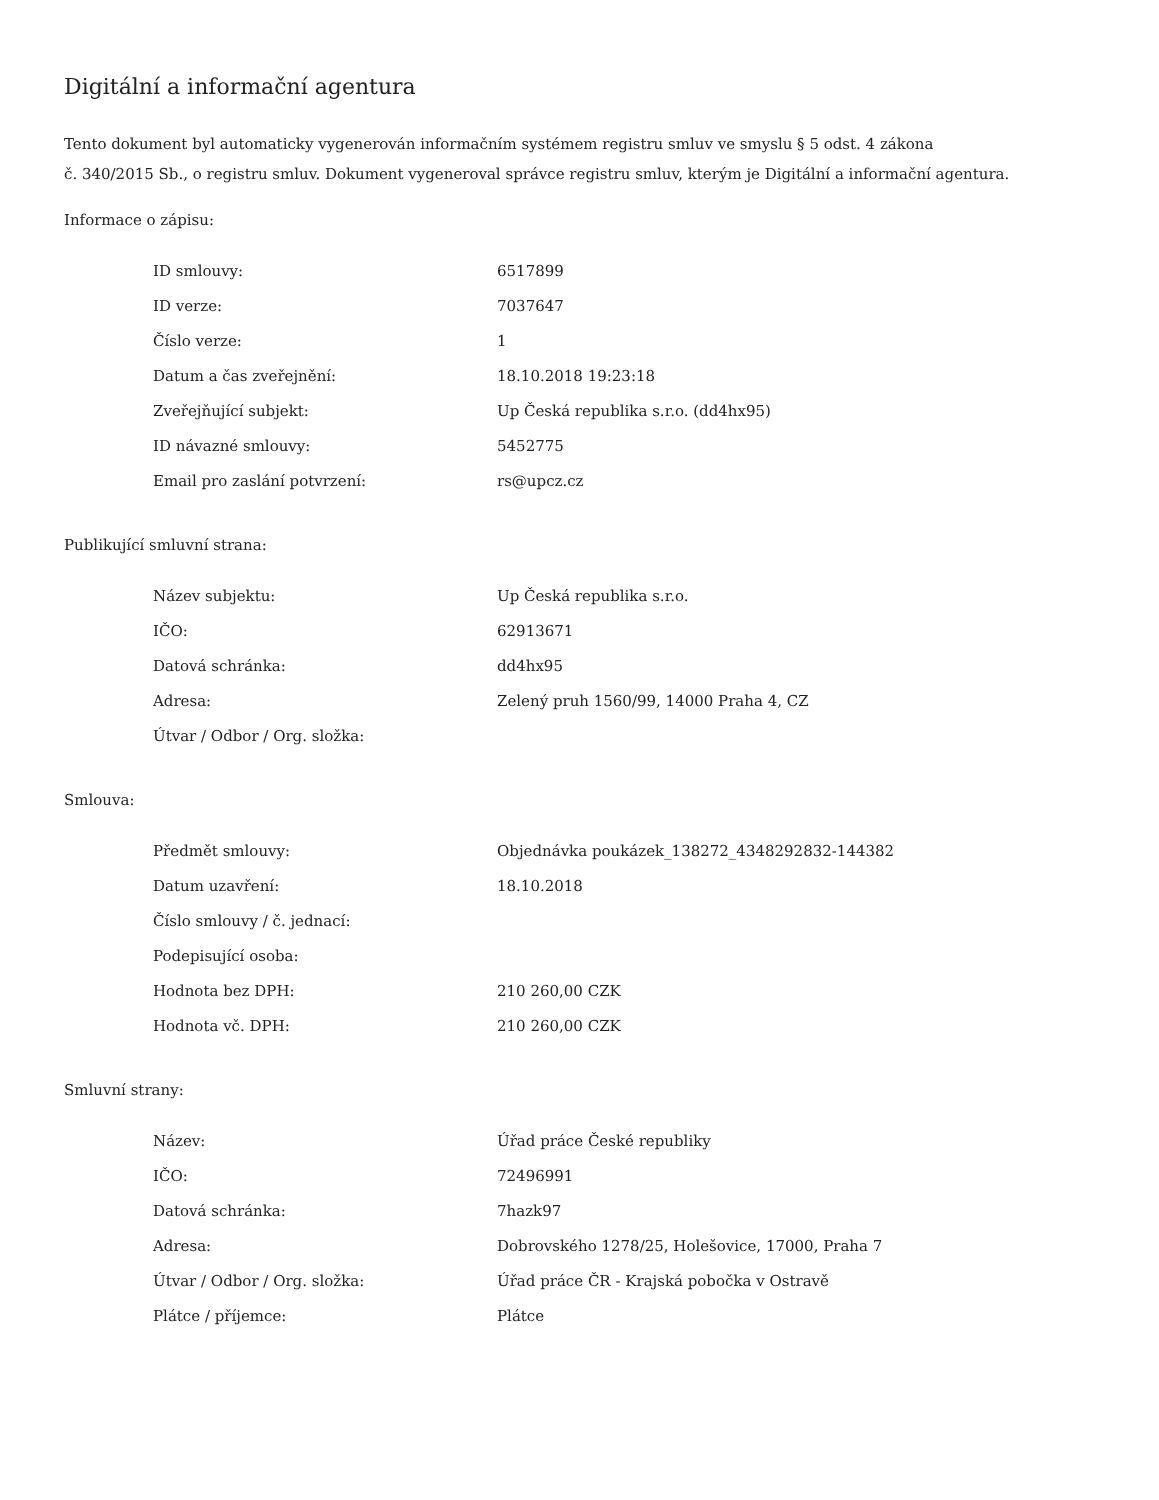Digitální a informační agentura
Tento dokument byl automaticky vygenerován informačním systémem registru smluv ve smyslu § 5 odst. 4 zákona
č. 340/2015 Sb., o registru smluv. Dokument vygeneroval správce registru smluv, kterým je Digitální a informační agentura.
Informace o zápisu:
| ID smlouvy: | 6517899 |
| ID verze: | 7037647 |
| Číslo verze: | 1 |
| Datum a čas zveřejnění: | 18.10.2018 19:23:18 |
| Zveřejňující subjekt: | Up Česká republika s.r.o. (dd4hx95) |
| ID návazné smlouvy: | 5452775 |
| Email pro zaslání potvrzení: | rs@upcz.cz |
Publikující smluvní strana:
| Název subjektu: | Up Česká republika s.r.o. |
| IČO: | 62913671 |
| Datová schránka: | dd4hx95 |
| Adresa: | Zelený pruh 1560/99, 14000 Praha 4, CZ |
| Útvar / Odbor / Org. složka: | |
Smlouva:
| Předmět smlouvy: | Objednávka poukázek_138272_4348292832-144382 |
| Datum uzavření: | 18.10.2018 |
| Číslo smlouvy / č. jednací: | |
| Podepisující osoba: | |
| Hodnota bez DPH: | 210 260,00 CZK |
| Hodnota vč. DPH: | 210 260,00 CZK |
Smluvní strany:
| Název: | Úřad práce České republiky |
| IČO: | 72496991 |
| Datová schránka: | 7hazk97 |
| Adresa: | Dobrovského 1278/25, Holešovice, 17000, Praha 7 |
| Útvar / Odbor / Org. složka: | Úřad práce ČR - Krajská pobočka v Ostravě |
| Plátce / příjemce: | Plátce |